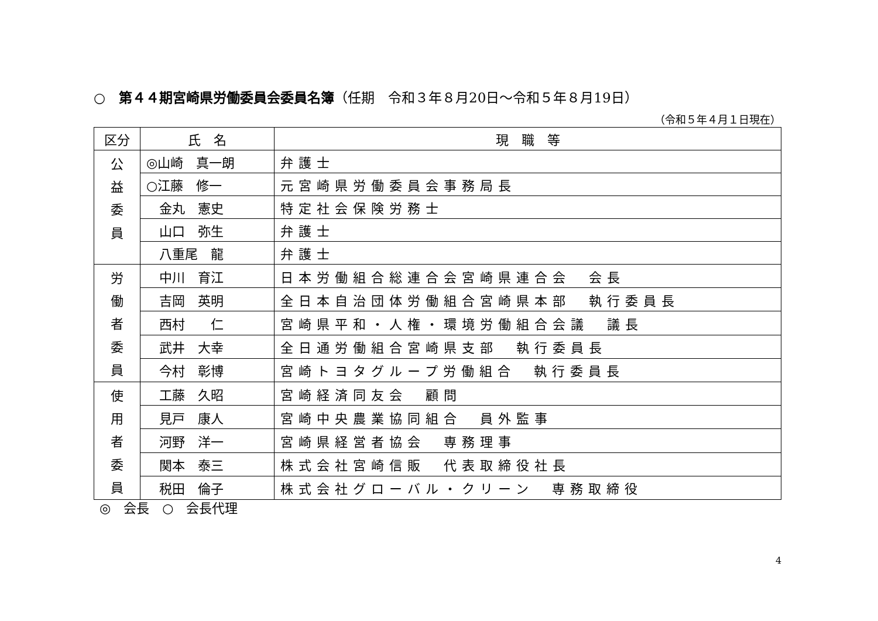○　第４４期宮崎県労働委員会委員名簿（任期　令和３年８月20日～令和５年８月19日）
（令和５年４月１日現在）
| 区分 | 氏 名 | 現 職 等 |
| --- | --- | --- |
| 公 益 委 員 | ◎山崎 真一朗 | 弁護士 |
| | ○江藤 修一 | 元宮崎県労働委員会事務局長 |
| | 金丸 憲史 | 特定社会保険労務士 |
| | 山口 弥生 | 弁護士 |
| | 八重尾 龍 | 弁護士 |
| 労 働 者 委 員 | 中川 育江 | 日本労働組合総連合会宮崎県連合会 会長 |
| | 吉岡 英明 | 全日本自治団体労働組合宮崎県本部 執行委員長 |
| | 西村 仁 | 宮崎県平和・人権・環境労働組合会議 議長 |
| | 武井 大幸 | 全日通労働組合宮崎県支部 執行委員長 |
| | 今村 彰博 | 宮崎トヨタグループ労働組合 執行委員長 |
| 使 用 者 委 員 | 工藤 久昭 | 宮崎経済同友会 顧問 |
| | 見戸 康人 | 宮崎中央農業協同組合 員外監事 |
| | 河野 洋一 | 宮崎県経営者協会 専務理事 |
| | 関本 泰三 | 株式会社宮崎信販 代表取締役社長 |
| | 税田 倫子 | 株式会社グローバル・クリーン 専務取締役 |
◎　会長　○　会長代理
4